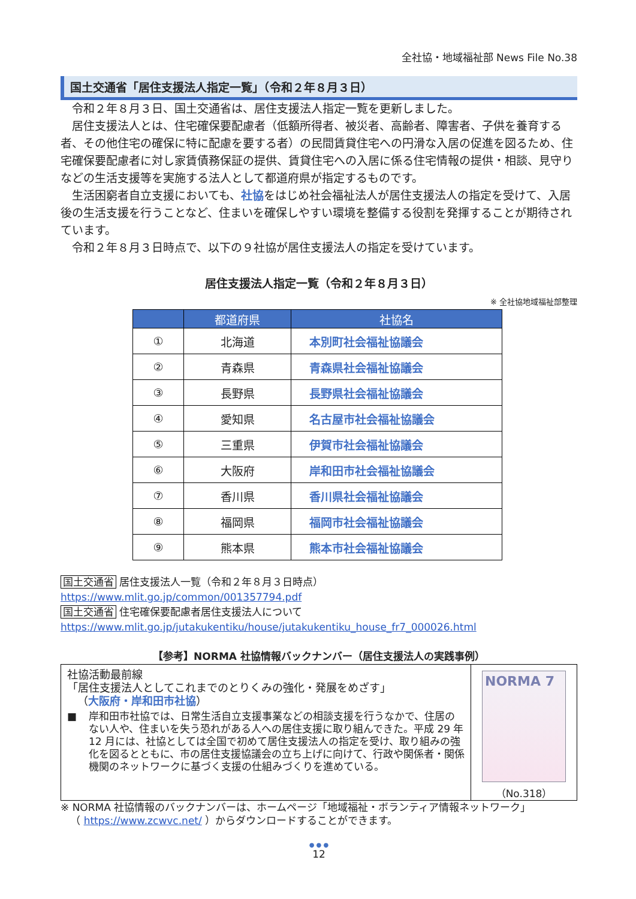全社協・地域福祉部 News File No.38
国土交通省「居住支援法人指定一覧」（令和２年８月３日）
令和２年８月３日、国土交通省は、居住支援法人指定一覧を更新しました。
居住支援法人とは、住宅確保要配慮者（低額所得者、被災者、高齢者、障害者、子供を養育する者、その他住宅の確保に特に配慮を要する者）の民間賃貸住宅への円滑な入居の促進を図るため、住宅確保要配慮者に対し家賃債務保証の提供、賃貸住宅への入居に係る住宅情報の提供・相談、見守りなどの生活支援等を実施する法人として都道府県が指定するものです。
生活困窮者自立支援においても、社協をはじめ社会福祉法人が居住支援法人の指定を受けて、入居後の生活支援を行うことなど、住まいを確保しやすい環境を整備する役割を発揮することが期待されています。
令和２年８月３日時点で、以下の９社協が居住支援法人の指定を受けています。
居住支援法人指定一覧（令和２年８月３日）
※ 全社協地域福祉部整理
| | 都道府県 | 社協名 |
| --- | --- | --- |
| ① | 北海道 | 本別町社会福祉協議会 |
| ② | 青森県 | 青森県社会福祉協議会 |
| ③ | 長野県 | 長野県社会福祉協議会 |
| ④ | 愛知県 | 名古屋市社会福祉協議会 |
| ⑤ | 三重県 | 伊賀市社会福祉協議会 |
| ⑥ | 大阪府 | 岸和田市社会福祉協議会 |
| ⑦ | 香川県 | 香川県社会福祉協議会 |
| ⑧ | 福岡県 | 福岡市社会福祉協議会 |
| ⑨ | 熊本県 | 熊本市社会福祉協議会 |
国土交通省 居住支援法人一覧（令和２年８月３日時点）
https://www.mlit.go.jp/common/001357794.pdf
国土交通省 住宅確保要配慮者居住支援法人について
https://www.mlit.go.jp/jutakukentiku/house/jutakukentiku_house_fr7_000026.html
【参考】NORMA 社協情報バックナンバー（居住支援法人の実践事例）
社協活動最前線
「居住支援法人としてこれまでのとりくみの強化・発展をめざす」
（大阪府・岸和田市社協）
■ 岸和田市社協では、日常生活自立支援事業などの相談支援を行うなかで、住居のない人や、住まいを失う恐れがある人への居住支援に取り組んできた。平成 29 年 12 月には、社協としては全国で初めて居住支援法人の指定を受け、取り組みの強化を図るとともに、市の居住支援協議会の立ち上げに向けて、行政や関係者・関係機関のネットワークに基づく支援の仕組みづくりを進めている。
NORMA 7
（No.318）
※ NORMA 社協情報のバックナンバーは、ホームページ「地域福祉・ボランティア情報ネットワーク」
（ https://www.zcwvc.net/ ）からダウンロードすることができます。
● ● ●
12